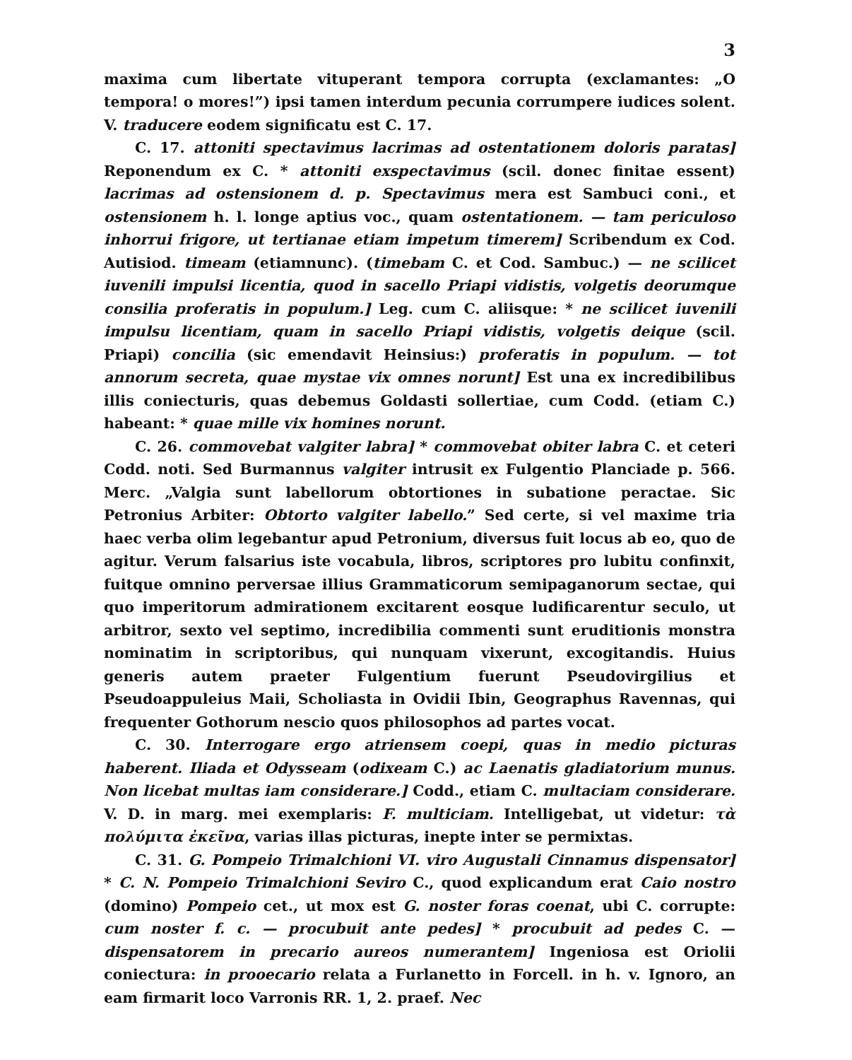3
maxima cum libertate vituperant tempora corrupta (exclamantes: „O tempora! o mores!”) ipsi tamen interdum pecunia corrumpere iudices solent. V. traducere eodem significatu est C. 17.
C. 17. attoniti spectavimus lacrimas ad ostentationem doloris paratas] Reponendum ex C. * attoniti exspectavimus (scil. donec finitae essent) lacrimas ad ostensionem d. p. Spectavimus mera est Sambuci coni., et ostensionem h. l. longe aptius voc., quam ostentationem. — tam periculoso inhorrui frigore, ut tertianae etiam impetum timerem] Scribendum ex Cod. Autisiod. timeam (etiamnunc). (timebam C. et Cod. Sambuc.) — ne scilicet iuvenili impulsi licentia, quod in sacello Priapi vidistis, volgetis deorumque consilia proferatis in populum.] Leg. cum C. aliisque: * ne scilicet iuvenili impulsu licentiam, quam in sacello Priapi vidistis, volgetis deique (scil. Priapi) concilia (sic emendavit Heinsius:) proferatis in populum. — tot annorum secreta, quae mystae vix omnes norunt] Est una ex incredibilibus illis coniecturis, quas debemus Goldasti sollertiae, cum Codd. (etiam C.) habeant: * quae mille vix homines norunt.
C. 26. commovebat valgiter labra] * commovebat obiter labra C. et ceteri Codd. noti. Sed Burmannus valgiter intrusit ex Fulgentio Planciade p. 566. Merc. „Valgia sunt labellorum obtortiones in subatione peractae. Sic Petronius Arbiter: Obtorto valgiter labello.” Sed certe, si vel maxime tria haec verba olim legebantur apud Petronium, diversus fuit locus ab eo, quo de agitur. Verum falsarius iste vocabula, libros, scriptores pro lubitu confinxit, fuitque omnino perversae illius Grammaticorum semipaganorum sectae, qui quo imperitorum admirationem excitarent eosque ludificarentur seculo, ut arbitror, sexto vel septimo, incredibilia commenti sunt eruditionis monstra nominatim in scriptoribus, qui nunquam vixerunt, excogitandis. Huius generis autem praeter Fulgentium fuerunt Pseudovirgilius et Pseudoappuleius Maii, Scholiasta in Ovidii Ibin, Geographus Ravennas, qui frequenter Gothorum nescio quos philosophos ad partes vocat.
C. 30. Interrogare ergo atriensem coepi, quas in medio picturas haberent. Iliada et Odysseam (odixeam C.) ac Laenatis gladiatorium munus. Non licebat multas iam considerare.] Codd., etiam C. multaciam considerare. V. D. in marg. mei exemplaris: F. multiciam. Intelligebat, ut videtur: τὰ πολύμιτα ἐκεῖνα, varias illas picturas, inepte inter se permixtas.
C. 31. G. Pompeio Trimalchioni VI. viro Augustali Cinnamus dispensator] * C. N. Pompeio Trimalchioni Seviro C., quod explicandum erat Caio nostro (domino) Pompeio cet., ut mox est G. noster foras coenat, ubi C. corrupte: cum noster f. c. — procubuit ante pedes] * procubuit ad pedes C. — dispensatorem in precario aureos numerantem] Ingeniosa est Oriolii coniectura: in prooecario relata a Furlanetto in Forcell. in h. v. Ignoro, an eam firmarit loco Varronis RR. 1, 2. praef. Nec